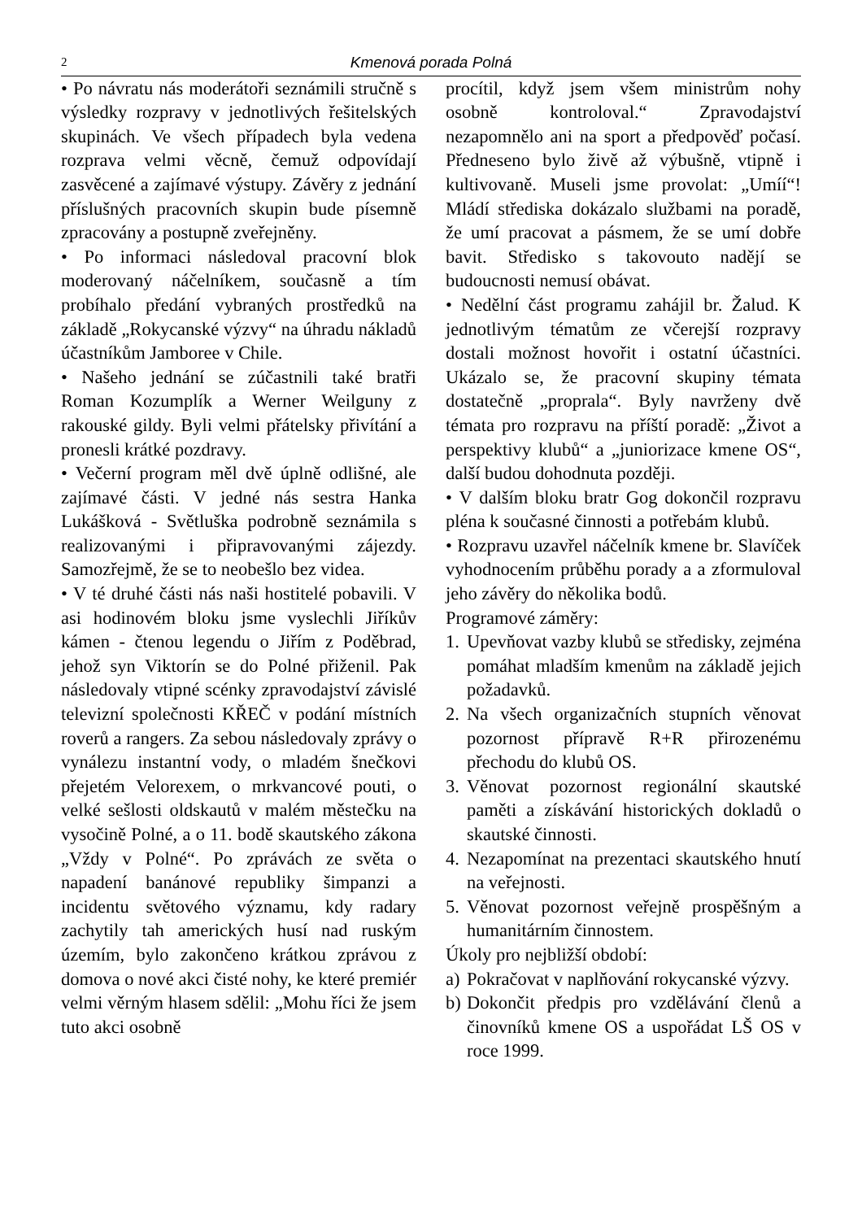2
Kmenová porada Polná
• Po návratu nás moderátoři seznámili stručně s výsledky rozpravy v jednotlivých řešitelských skupinách. Ve všech případech byla vedena rozprava velmi věcně, čemuž odpovídají zasvěcené a zajímavé výstupy. Závěry z jednání příslušných pracovních skupin bude písemně zpracovány a postupně zveřejněny.
• Po informaci následoval pracovní blok moderovaný náčelníkem, současně a tím probíhalo předání vybraných prostředků na základě „Rokycanské výzvy“ na úhradu nákladů účastníkům Jamboree v Chile.
• Našeho jednání se zúčastnili také bratři Roman Kozumplík a Werner Weilguny z rakouské gildy. Byli velmi přátelsky přivítání a pronesli krátké pozdravy.
• Večerní program měl dvě úplně odlišné, ale zajímavé části. V jedné nás sestra Hanka Lukášková - Světluška podrobně seznámila s realizovanými i připravovanými zájezdy. Samozřejmě, že se to neobešlo bez videa.
• V té druhé části nás naši hostitelé pobavili. V asi hodinovém bloku jsme vyslechli Jiříkův kámen - čtenou legendu o Jiřím z Poděbrad, jehož syn Viktorín se do Polné přiženil. Pak následovaly vtipné scénky zpravodajství závislé televizní společnosti KŘEČ v podání místních roverů a rangers. Za sebou následovaly zprávy o vynálezu instantní vody, o mladém šnečkovi přejetém Velorexem, o mrkvancové pouti, o velké sešlosti oldskautů v malém městečku na vysočině Polné, a o 11. bodě skautského zákona „Vždy v Polné“. Po zprávách ze světa o napadení banánové republiky šimpanzi a incidentu světového významu, kdy radary zachytily tah amerických husí nad ruským územím, bylo zakončeno krátkou zprávou z domova o nové akci čisté nohy, ke které premiér velmi věrným hlasem sdělil: „Mohu říci že jsem tuto akci osobně
procítil, když jsem všem ministrům nohy osobně kontroloval.“ Zpravodajství nezapomnělo ani na sport a předpověď počasí. Předneseno bylo živě až výbušně, vtipně i kultivovaně. Museli jsme provolat: „Umíí“! Mládí střediska dokázalo službami na poradě, že umí pracovat a pásmem, že se umí dobře bavit. Středisko s takovouto nadějí se budoucnosti nemusí obávat.
• Nedělní část programu zahájil br. Žalud. K jednotlivým tématům ze včerejší rozpravy dostali možnost hovořit i ostatní účastníci. Ukázalo se, že pracovní skupiny témata dostatečně „proprala“. Byly navrženy dvě témata pro rozpravu na příští poradě: „Život a perspektivy klubů“ a „juniorizace kmene OS“, další budou dohodnuta později.
• V dalším bloku bratr Gog dokončil rozpravu pléna k současné činnosti a potřebám klubů.
• Rozpravu uzavřel náčelník kmene br. Slavíček vyhodnocením průběhu porady a a zformuloval jeho závěry do několika bodů.
Programové záměry:
1. Upevňovat vazby klubů se středisky, zejména pomáhat mladším kmenům na základě jejich požadavků.
2. Na všech organizačních stupních věnovat pozornost přípravě R+R přirozenému přechodu do klubů OS.
3. Věnovat pozornost regionální skautské paměti a získávání historických dokladů o skautské činnosti.
4. Nezapomínat na prezentaci skautského hnutí na veřejnosti.
5. Věnovat pozornost veřejně prospěšným a humanitárním činnostem.
Úkoly pro nejbližší období:
a) Pokračovat v naplňování rokycanské výzvy.
b) Dokončit předpis pro vzdělávání členů a činovníků kmene OS a uspořádat LŠ OS v roce 1999.